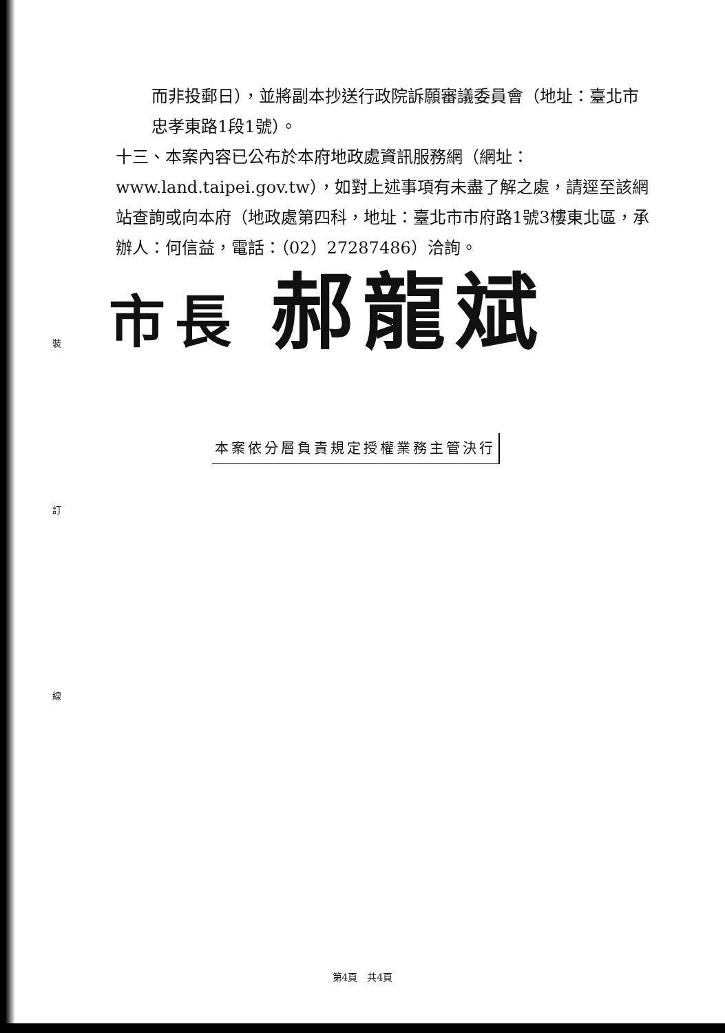裝
訂
線
而非投郵日），並將副本抄送行政院訴願審議委員會（地址：臺北市忠孝東路1段1號）。
十三、本案內容已公布於本府地政處資訊服務網（網址：www.land.taipei.gov.tw），如對上述事項有未盡了解之處，請逕至該網站查詢或向本府（地政處第四科，地址：臺北市市府路1號3樓東北區，承辦人：何信益，電話：（02）27287486）洽詢。
市長 郝龍斌
本案依分層負責規定授權業務主管決行
第4頁　共4頁